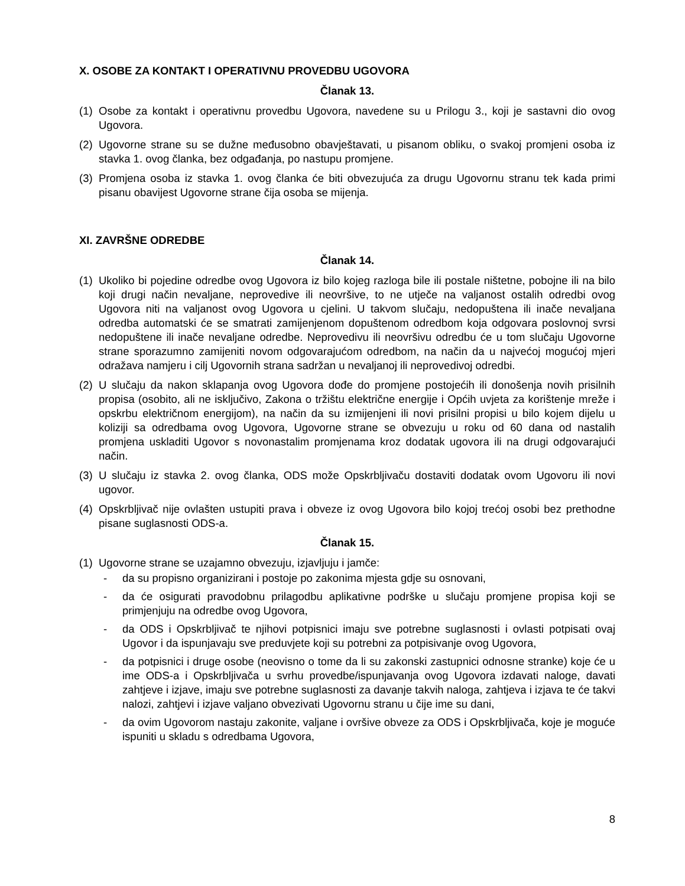X. OSOBE ZA KONTAKT I OPERATIVNU PROVEDBU UGOVORA
Članak 13.
(1) Osobe za kontakt i operativnu provedbu Ugovora, navedene su u Prilogu 3., koji je sastavni dio ovog Ugovora.
(2) Ugovorne strane su se dužne međusobno obavještavati, u pisanom obliku, o svakoj promjeni osoba iz stavka 1. ovog članka, bez odgađanja, po nastupu promjene.
(3) Promjena osoba iz stavka 1. ovog članka će biti obvezujuća za drugu Ugovornu stranu tek kada primi pisanu obavijest Ugovorne strane čija osoba se mijenja.
XI. ZAVRŠNE ODREDBE
Članak 14.
(1) Ukoliko bi pojedine odredbe ovog Ugovora iz bilo kojeg razloga bile ili postale ništetne, pobojne ili na bilo koji drugi način nevaljane, neprovedive ili neovršive, to ne utječe na valjanost ostalih odredbi ovog Ugovora niti na valjanost ovog Ugovora u cjelini. U takvom slučaju, nedopuštena ili inače nevaljana odredba automatski će se smatrati zamijenjenom dopuštenom odredbom koja odgovara poslovnoj svrsi nedopuštene ili inače nevaljane odredbe. Neprovedivu ili neovršivu odredbu će u tom slučaju Ugovorne strane sporazumno zamijeniti novom odgovarajućom odredbom, na način da u najvećoj mogućoj mjeri odražava namjeru i cilj Ugovornih strana sadržan u nevaljanoj ili neprovedivoj odredbi.
(2) U slučaju da nakon sklapanja ovog Ugovora dođe do promjene postojećih ili donošenja novih prisilnih propisa (osobito, ali ne isključivo, Zakona o tržištu električne energije i Općih uvjeta za korištenje mreže i opskrbu električnom energijom), na način da su izmijenjeni ili novi prisilni propisi u bilo kojem dijelu u koliziji sa odredbama ovog Ugovora, Ugovorne strane se obvezuju u roku od 60 dana od nastalih promjena uskladiti Ugovor s novonastalim promjenama kroz dodatak ugovora ili na drugi odgovarajući način.
(3) U slučaju iz stavka 2. ovog članka, ODS može Opskrbljivaču dostaviti dodatak ovom Ugovoru ili novi ugovor.
(4) Opskrbljivač nije ovlašten ustupiti prava i obveze iz ovog Ugovora bilo kojoj trećoj osobi bez prethodne pisane suglasnosti ODS-a.
Članak 15.
(1) Ugovorne strane se uzajamno obvezuju, izjavljuju i jamče:
- da su propisno organizirani i postoje po zakonima mjesta gdje su osnovani,
- da će osigurati pravodobnu prilagodbu aplikativne podrške u slučaju promjene propisa koji se primjenjuju na odredbe ovog Ugovora,
- da ODS i Opskrbljivač te njihovi potpisnici imaju sve potrebne suglasnosti i ovlasti potpisati ovaj Ugovor i da ispunjavaju sve preduvjete koji su potrebni za potpisivanje ovog Ugovora,
- da potpisnici i druge osobe (neovisno o tome da li su zakonski zastupnici odnosne stranke) koje će u ime ODS-a i Opskrbljivača u svrhu provedbe/ispunjavanja ovog Ugovora izdavati naloge, davati zahtjeve i izjave, imaju sve potrebne suglasnosti za davanje takvih naloga, zahtjeva i izjava te će takvi nalozi, zahtjevi i izjave valjano obvezivati Ugovornu stranu u čije ime su dani,
- da ovim Ugovorom nastaju zakonite, valjane i ovršive obveze za ODS i Opskrbljivača, koje je moguće ispuniti u skladu s odredbama Ugovora,
8